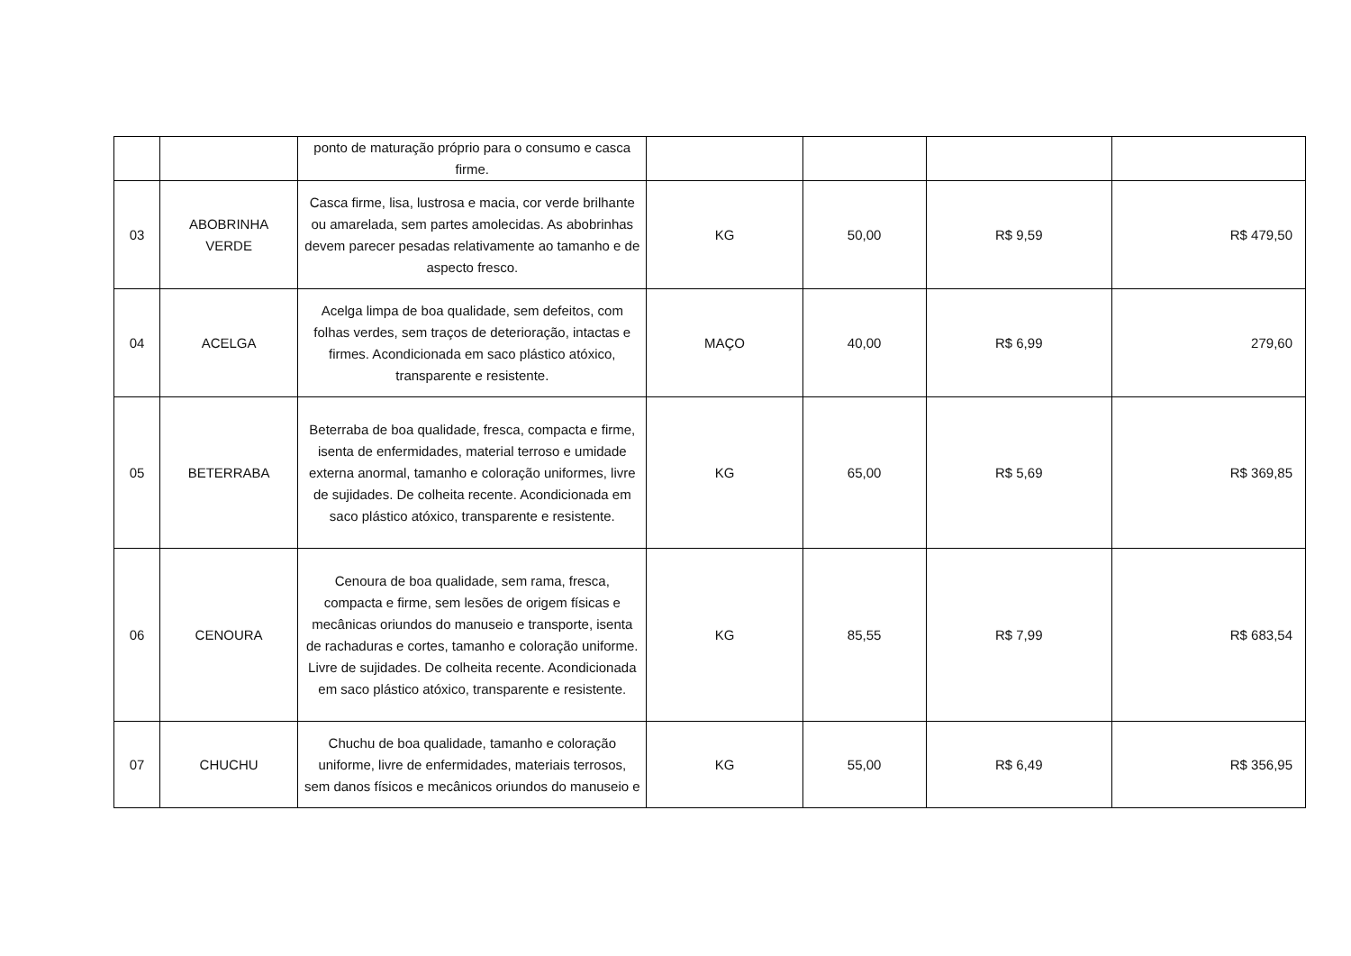| | | ponto de maturação próprio para o consumo e casca firme. | | | | |
| 03 | ABOBRINHA VERDE | Casca firme, lisa, lustrosa e macia, cor verde brilhante ou amarelada, sem partes amolecidas. As abobrinhas devem parecer pesadas relativamente ao tamanho e de aspecto fresco. | KG | 50,00 | R$ 9,59 | R$ 479,50 |
| 04 | ACELGA | Acelga limpa de boa qualidade, sem defeitos, com folhas verdes, sem traços de deterioração, intactas e firmes. Acondicionada em saco plástico atóxico, transparente e resistente. | MAÇO | 40,00 | R$ 6,99 | 279,60 |
| 05 | BETERRABA | Beterraba de boa qualidade, fresca, compacta e firme, isenta de enfermidades, material terroso e umidade externa anormal, tamanho e coloração uniformes, livre de sujidades. De colheita recente. Acondicionada em saco plástico atóxico, transparente e resistente. | KG | 65,00 | R$ 5,69 | R$ 369,85 |
| 06 | CENOURA | Cenoura de boa qualidade, sem rama, fresca, compacta e firme, sem lesões de origem físicas e mecânicas oriundos do manuseio e transporte, isenta de rachaduras e cortes, tamanho e coloração uniforme. Livre de sujidades. De colheita recente. Acondicionada em saco plástico atóxico, transparente e resistente. | KG | 85,55 | R$ 7,99 | R$ 683,54 |
| 07 | CHUCHU | Chuchu de boa qualidade, tamanho e coloração uniforme, livre de enfermidades, materiais terrosos, sem danos físicos e mecânicos oriundos do manuseio e | KG | 55,00 | R$ 6,49 | R$ 356,95 |